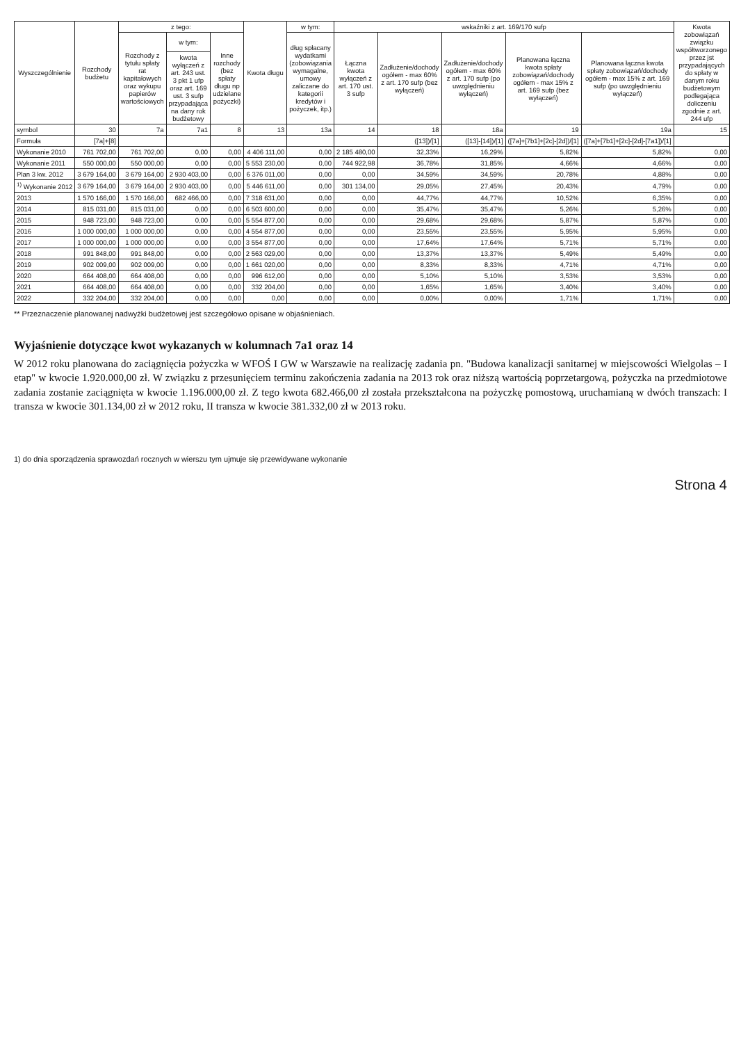| Wyszczególnienie | Rozchody budżetu | z tego: | | | Kwota długu | w tym: | wskaźniki z art. 169/170 sufp | | | | | Kwota zobowiązań związku współtworzonego przez jst przypadających do spłaty w danym roku budżetowym podlegająca doliczeniu zgodnie z art. 244 ufp |
| --- | --- | --- | --- | --- | --- | --- | --- | --- | --- | --- | --- | --- |
| | | Rozchody z tytułu spłaty rat kapitałowych oraz wykupu papierów wartościowych | w tym: | Inne rozchody (bez spłaty długu np udzielane pożyczki) | | dług spłacany wydatkami (zobowiązania wymagalne, umowy zaliczane do kategorii kredytów i pożyczek, itp.) | Łączna kwota wyłączeń z art. 170 ust. 3 sufp | Zadłużenie/dochody ogółem - max 60% z art. 170 sufp (bez wyłączeń) | Zadłużenie/dochody ogółem - max 60% z art. 170 sufp (po uwzględnieniu wyłączeń) | Planowana łączna kwota spłaty zobowiązań/dochody ogółem - max 15% z art. 169 sufp (bez wyłączeń) | Planowana łączna kwota spłaty zobowiązań/dochody ogółem - max 15% z art. 169 sufp (po uwzględnieniu wyłączeń) | |
| | | | kwota wyłączeń z art. 243 ust. 3 pkt 1 ufp oraz art. 169 ust. 3 sufp przypadająca na dany rok budżetowy | | | | | | | | | |
| symbol | 30 | 7a | 7a1 | 8 | 13 | 13a | 14 | 18 | 18a | 19 | 19a | 15 |
| Formuła | [7a]+[8] | | | | | | | ([13])/[1] | ([13]-[14])/[1] | ([7a]+[7b1]+[2c]-[2d])/[1] | ([7a]+[7b1]+[2c]-[2d]-[7a1])/[1] | |
| Wykonanie 2010 | 761 702,00 | 761 702,00 | 0,00 | 0,00 | 4 406 111,00 | 0,00 | 2 185 480,00 | 32,33% | 16,29% | 5,82% | 5,82% | 0,00 |
| Wykonanie 2011 | 550 000,00 | 550 000,00 | 0,00 | 0,00 | 5 553 230,00 | 0,00 | 744 922,98 | 36,78% | 31,85% | 4,66% | 4,66% | 0,00 |
| Plan 3 kw. 2012 | 3 679 164,00 | 3 679 164,00 | 2 930 403,00 | 0,00 | 6 376 011,00 | 0,00 | 0,00 | 34,59% | 34,59% | 20,78% | 4,88% | 0,00 |
| <sup>1)</sup> Wykonanie 2012 | 3 679 164,00 | 3 679 164,00 | 2 930 403,00 | 0,00 | 5 446 611,00 | 0,00 | 301 134,00 | 29,05% | 27,45% | 20,43% | 4,79% | 0,00 |
| 2013 | 1 570 166,00 | 1 570 166,00 | 682 466,00 | 0,00 | 7 318 631,00 | 0,00 | 0,00 | 44,77% | 44,77% | 10,52% | 6,35% | 0,00 |
| 2014 | 815 031,00 | 815 031,00 | 0,00 | 0,00 | 6 503 600,00 | 0,00 | 0,00 | 35,47% | 35,47% | 5,26% | 5,26% | 0,00 |
| 2015 | 948 723,00 | 948 723,00 | 0,00 | 0,00 | 5 554 877,00 | 0,00 | 0,00 | 29,68% | 29,68% | 5,87% | 5,87% | 0,00 |
| 2016 | 1 000 000,00 | 1 000 000,00 | 0,00 | 0,00 | 4 554 877,00 | 0,00 | 0,00 | 23,55% | 23,55% | 5,95% | 5,95% | 0,00 |
| 2017 | 1 000 000,00 | 1 000 000,00 | 0,00 | 0,00 | 3 554 877,00 | 0,00 | 0,00 | 17,64% | 17,64% | 5,71% | 5,71% | 0,00 |
| 2018 | 991 848,00 | 991 848,00 | 0,00 | 0,00 | 2 563 029,00 | 0,00 | 0,00 | 13,37% | 13,37% | 5,49% | 5,49% | 0,00 |
| 2019 | 902 009,00 | 902 009,00 | 0,00 | 0,00 | 1 661 020,00 | 0,00 | 0,00 | 8,33% | 8,33% | 4,71% | 4,71% | 0,00 |
| 2020 | 664 408,00 | 664 408,00 | 0,00 | 0,00 | 996 612,00 | 0,00 | 0,00 | 5,10% | 5,10% | 3,53% | 3,53% | 0,00 |
| 2021 | 664 408,00 | 664 408,00 | 0,00 | 0,00 | 332 204,00 | 0,00 | 0,00 | 1,65% | 1,65% | 3,40% | 3,40% | 0,00 |
| 2022 | 332 204,00 | 332 204,00 | 0,00 | 0,00 | 0,00 | 0,00 | 0,00 | 0,00% | 0,00% | 1,71% | 1,71% | 0,00 |
** Przeznaczenie planowanej nadwyżki budżetowej jest szczegółowo opisane w objaśnieniach.
Wyjaśnienie dotyczące kwot wykazanych w kolumnach 7a1 oraz 14
W 2012 roku planowana do zaciągnięcia pożyczka w WFOŚ I GW w Warszawie na realizację zadania pn. "Budowa kanalizacji sanitarnej w miejscowości Wielgolas – I etap" w kwocie 1.920.000,00 zł. W związku z przesunięciem terminu zakończenia zadania na 2013 rok oraz niższą wartością poprzetargową, pożyczka na przedmiotowe zadania zostanie zaciągnięta w kwocie 1.196.000,00 zł. Z tego kwota 682.466,00 zł została przekształcona na pożyczkę pomostową, uruchamianą w dwóch transzach: I transza w kwocie 301.134,00 zł w 2012 roku, II transza w kwocie 381.332,00 zł w 2013 roku.
1) do dnia sporządzenia sprawozdań rocznych w wierszu tym ujmuje się przewidywane wykonanie
Strona 4